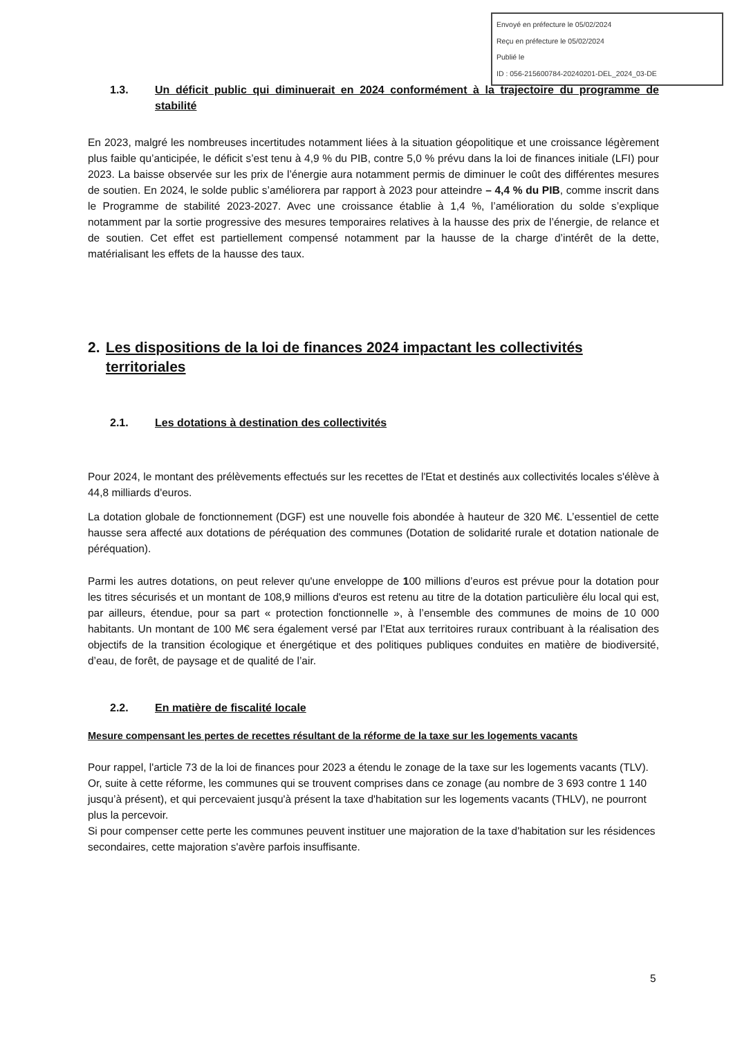Envoyé en préfecture le 05/02/2024
Reçu en préfecture le 05/02/2024
Publié le
ID : 056-215600784-20240201-DEL_2024_03-DE
1.3. Un déficit public qui diminuerait en 2024 conformément à la trajectoire du programme de stabilité
En 2023, malgré les nombreuses incertitudes notamment liées à la situation géopolitique et une croissance légèrement plus faible qu’anticipée, le déficit s’est tenu à 4,9 % du PIB, contre 5,0 % prévu dans la loi de finances initiale (LFI) pour 2023. La baisse observée sur les prix de l’énergie aura notamment permis de diminuer le coût des différentes mesures de soutien. En 2024, le solde public s’améliorera par rapport à 2023 pour atteindre – 4,4 % du PIB, comme inscrit dans le Programme de stabilité 2023-2027. Avec une croissance établie à 1,4 %, l’amélioration du solde s’explique notamment par la sortie progressive des mesures temporaires relatives à la hausse des prix de l’énergie, de relance et de soutien. Cet effet est partiellement compensé notamment par la hausse de la charge d’intérêt de la dette, matérialisant les effets de la hausse des taux.
2. Les dispositions de la loi de finances 2024 impactant les collectivités territoriales
2.1. Les dotations à destination des collectivités
Pour 2024, le montant des prélèvements effectués sur les recettes de l'Etat et destinés aux collectivités locales s'élève à 44,8 milliards d'euros.
La dotation globale de fonctionnement (DGF) est une nouvelle fois abondée à hauteur de 320 M€. L’essentiel de cette hausse sera affecté aux dotations de péréquation des communes (Dotation de solidarité rurale et dotation nationale de péréquation).
Parmi les autres dotations, on peut relever qu'une enveloppe de 100 millions d’euros est prévue pour la dotation pour les titres sécurisés et un montant de 108,9 millions d'euros est retenu au titre de la dotation particulière élu local qui est, par ailleurs, étendue, pour sa part « protection fonctionnelle », à l’ensemble des communes de moins de 10 000 habitants. Un montant de 100 M€ sera également versé par l’Etat aux territoires ruraux contribuant à la réalisation des objectifs de la transition écologique et énergétique et des politiques publiques conduites en matière de biodiversité, d’eau, de forêt, de paysage et de qualité de l’air.
2.2. En matière de fiscalité locale
Mesure compensant les pertes de recettes résultant de la réforme de la taxe sur les logements vacants
Pour rappel, l'article 73 de la loi de finances pour 2023 a étendu le zonage de la taxe sur les logements vacants (TLV). Or, suite à cette réforme, les communes qui se trouvent comprises dans ce zonage (au nombre de 3 693 contre 1 140 jusqu’à présent), et qui percevaient jusqu'à présent la taxe d'habitation sur les logements vacants (THLV), ne pourront plus la percevoir.
Si pour compenser cette perte les communes peuvent instituer une majoration de la taxe d'habitation sur les résidences secondaires, cette majoration s'avère parfois insuffisante.
5